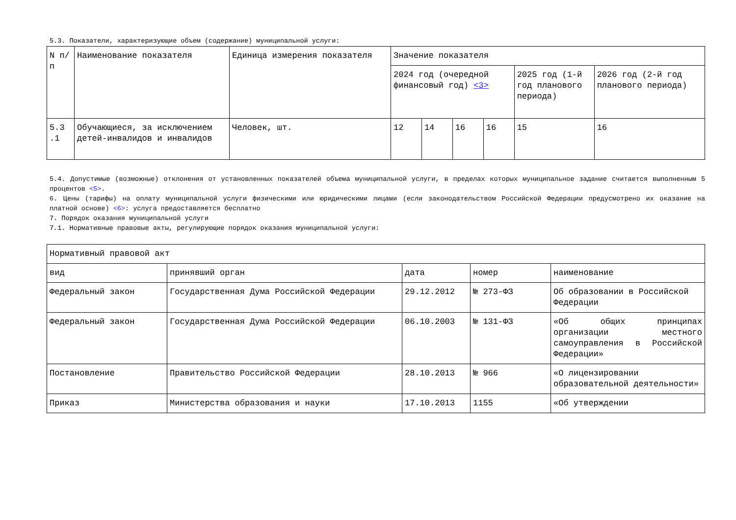5.3. Показатели, характеризующие объем (содержание) муниципальной услуги:
| N п/п | Наименование показателя | Единица измерения показателя | Значение показателя | | | | | |
| | | | 2024 год (очередной финансовый год) <3> | | | | 2025 год (1-й год планового периода) | 2026 год (2-й год планового периода) |
| 5.3 .1 | Обучающиеся, за исключением детей-инвалидов и инвалидов | Человек, шт. | 12 | 14 | 16 | 16 | 15 | 16 |
5.4. Допустимые (возможные) отклонения от установленных показателей объема муниципальной услуги, в пределах которых муниципальное задание считается выполненным 5 процентов <5>.
6. Цены (тарифы) на оплату муниципальной услуги физическими или юридическими лицами (если законодательством Российской Федерации предусмотрено их оказание на платной основе) <6>: услуга предоставляется бесплатно
7. Порядок оказания муниципальной услуги
7.1. Нормативные правовые акты, регулирующие порядок оказания муниципальной услуги:
| Нормативный правовой акт | | | | |
| вид | принявший орган | дата | номер | наименование |
| Федеральный закон | Государственная Дума Российской Федерации | 29.12.2012 | № 273-ФЗ | Об образовании в Российской Федерации |
| Федеральный закон | Государственная Дума Российской Федерации | 06.10.2003 | № 131-ФЗ | «Об общих принципах организации местного самоуправления в Российской Федерации» |
| Постановление | Правительство Российской Федерации | 28.10.2013 | № 966 | «О лицензировании образовательной деятельности» |
| Приказ | Министерства образования и науки | 17.10.2013 | 1155 | «Об утверждении |